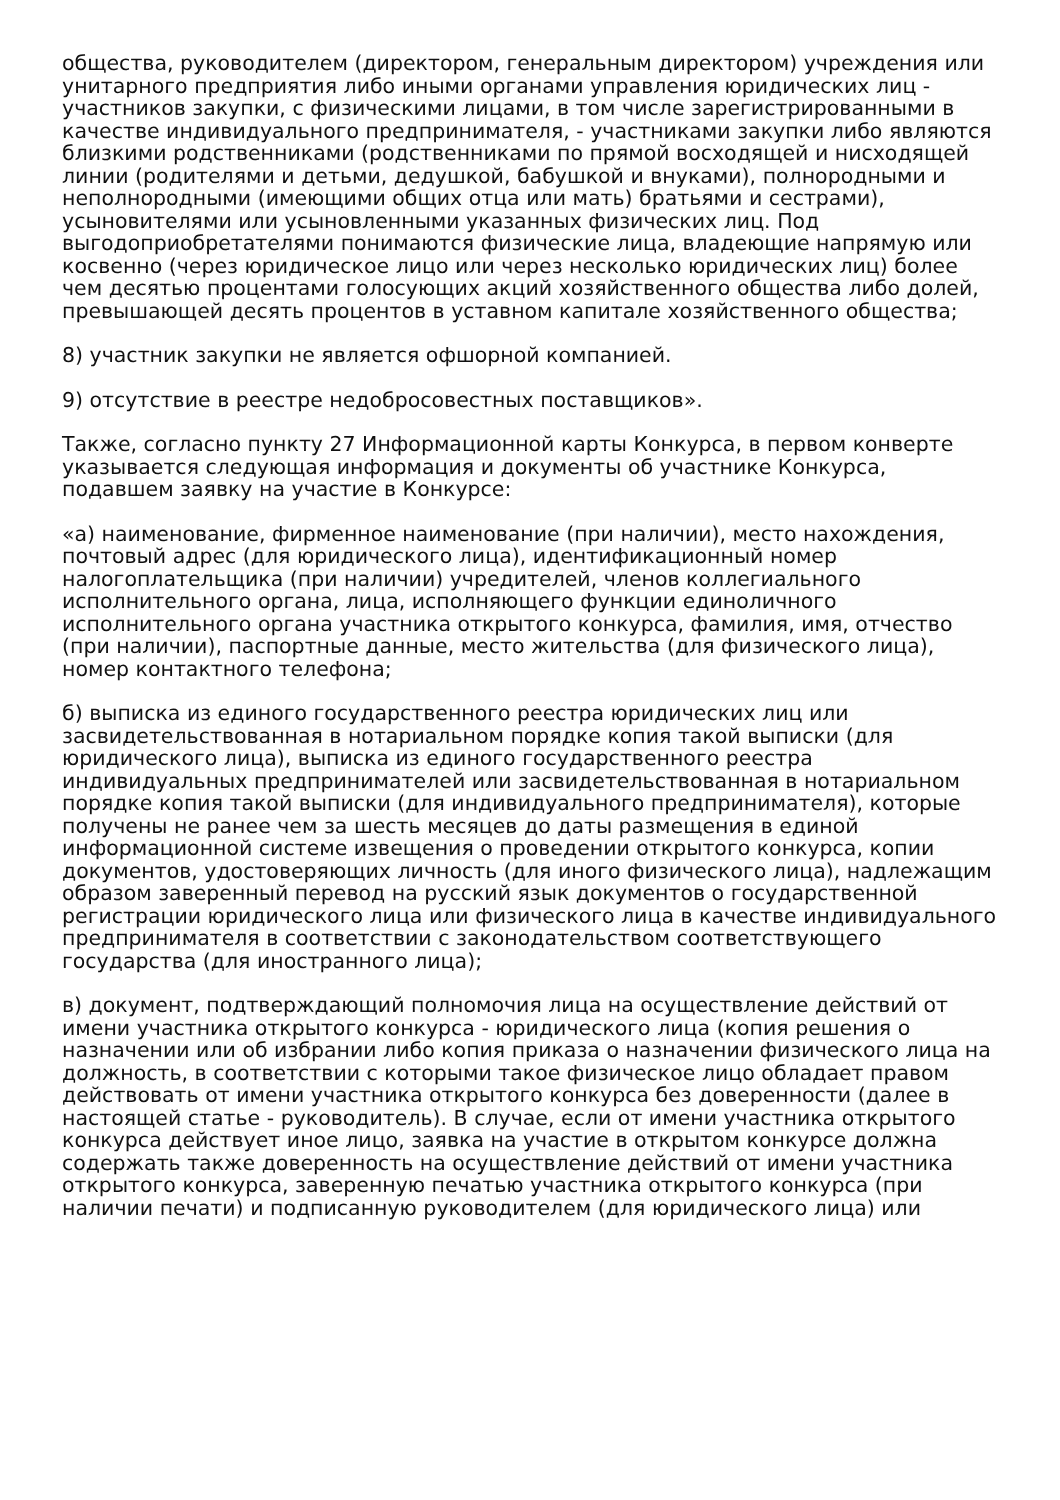общества, руководителем (директором, генеральным директором) учреждения или унитарного предприятия либо иными органами управления юридических лиц - участников закупки, с физическими лицами, в том числе зарегистрированными в качестве индивидуального предпринимателя, - участниками закупки либо являются близкими родственниками (родственниками по прямой восходящей и нисходящей линии (родителями и детьми, дедушкой, бабушкой и внуками), полнородными и неполнородными (имеющими общих отца или мать) братьями и сестрами), усыновителями или усыновленными указанных физических лиц. Под выгодоприобретателями понимаются физические лица, владеющие напрямую или косвенно (через юридическое лицо или через несколько юридических лиц) более чем десятью процентами голосующих акций хозяйственного общества либо долей, превышающей десять процентов в уставном капитале хозяйственного общества;
8) участник закупки не является офшорной компанией.
9) отсутствие в реестре недобросовестных поставщиков».
Также, согласно пункту 27 Информационной карты Конкурса, в первом конверте указывается следующая информация и документы об участнике Конкурса, подавшем заявку на участие в Конкурсе:
«а) наименование, фирменное наименование (при наличии), место нахождения, почтовый адрес (для юридического лица), идентификационный номер налогоплательщика (при наличии) учредителей, членов коллегиального исполнительного органа, лица, исполняющего функции единоличного исполнительного органа участника открытого конкурса, фамилия, имя, отчество (при наличии), паспортные данные, место жительства (для физического лица), номер контактного телефона;
б) выписка из единого государственного реестра юридических лиц или засвидетельствованная в нотариальном порядке копия такой выписки (для юридического лица), выписка из единого государственного реестра индивидуальных предпринимателей или засвидетельствованная в нотариальном порядке копия такой выписки (для индивидуального предпринимателя), которые получены не ранее чем за шесть месяцев до даты размещения в единой информационной системе извещения о проведении открытого конкурса, копии документов, удостоверяющих личность (для иного физического лица), надлежащим образом заверенный перевод на русский язык документов о государственной регистрации юридического лица или физического лица в качестве индивидуального предпринимателя в соответствии с законодательством соответствующего государства (для иностранного лица);
в) документ, подтверждающий полномочия лица на осуществление действий от имени участника открытого конкурса - юридического лица (копия решения о назначении или об избрании либо копия приказа о назначении физического лица на должность, в соответствии с которыми такое физическое лицо обладает правом действовать от имени участника открытого конкурса без доверенности (далее в настоящей статье - руководитель). В случае, если от имени участника открытого конкурса действует иное лицо, заявка на участие в открытом конкурсе должна содержать также доверенность на осуществление действий от имени участника открытого конкурса, заверенную печатью участника открытого конкурса (при наличии печати) и подписанную руководителем (для юридического лица) или